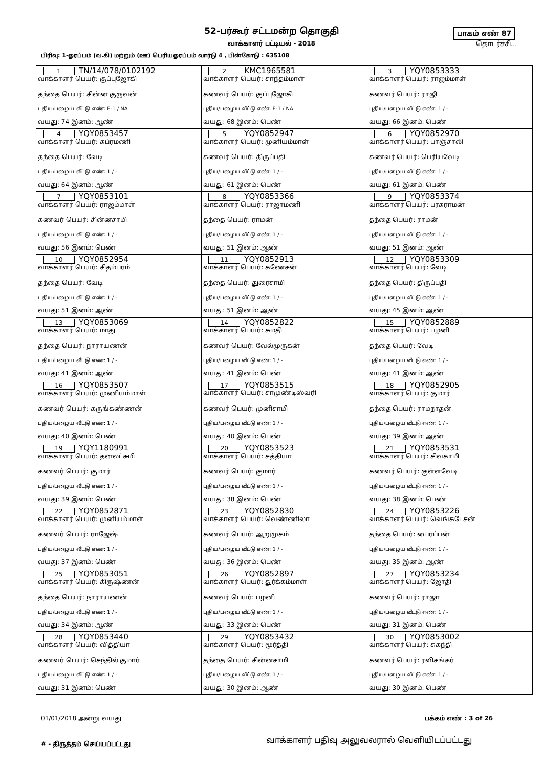52-பர்கூர் சட்டமன்ற தொகுதி
வாக்காளர் பட்டியல் - 2018
பிரிவு: 1-ஓரப்பம் (வ.கி) மற்றும் (ஊ) பெரியஓரப்பம் வார்டு 4 , பின்கோடு : 635108
பாகம் எண் 87
தொடர்ச்சி...
| 1 TN/14/078/0102192 வாக்காளர் பெயர்: குப்புஜோகி தந்தை பெயர்: சின்ன குருவன் புதிய/பழைய வீட்டு எண்: E-1 / NA வயது: 74 இனம்: ஆண் | 2 KMC1965581 வாக்காளர் பெயர்: சாந்தம்மாள் கணவர் பெயர்: குப்புஜோகி புதிய/பழைய வீட்டு எண்: E-1 / NA வயது: 68 இனம்: பெண் | 3 YQY0853333 வாக்காளர் பெயர்: ராஜம்மாள் கணவர் பெயர்: ராஜி புதிய/பழைய வீட்டு எண்: 1 / - வயது: 66 இனம்: பெண் |
| 4 YQY0853457 வாக்காளர் பெயர்: சுப்ரமணி தந்தை பெயர்: வேடி புதிய/பழைய வீட்டு எண்: 1 / - வயது: 64 இனம்: ஆண் | 5 YQY0852947 வாக்காளர் பெயர்: முனியம்மாள் கணவர் பெயர்: திருப்பதி புதிய/பழைய வீட்டு எண்: 1 / - வயது: 61 இனம்: பெண் | 6 YQY0852970 வாக்காளர் பெயர்: பாஞ்சாலி கணவர் பெயர்: பெரியவேடி புதிய/பழைய வீட்டு எண்: 1 / - வயது: 61 இனம்: பெண் |
| 7 YQY0853101 வாக்காளர் பெயர்: ராஜம்மாள் கணவர் பெயர்: சின்னசாமி புதிய/பழைய வீட்டு எண்: 1 / - வயது: 56 இனம்: பெண் | 8 YQY0853366 வாக்காளர் பெயர்: ராஜாமணி தந்தை பெயர்: ராமன் புதிய/பழைய வீட்டு எண்: 1 / - வயது: 51 இனம்: ஆண் | 9 YQY0853374 வாக்காளர் பெயர்: பரசுராமன் தந்தை பெயர்: ராமன் புதிய/பழைய வீட்டு எண்: 1 / - வயது: 51 இனம்: ஆண் |
| 10 YQY0852954 வாக்காளர் பெயர்: சிதம்பரம் தந்தை பெயர்: வேடி புதிய/பழைய வீட்டு எண்: 1 / - வயது: 51 இனம்: ஆண் | 11 YQY0852913 வாக்காளர் பெயர்: கணேசன் தந்தை பெயர்: துரைசாமி புதிய/பழைய வீட்டு எண்: 1 / - வயது: 51 இனம்: ஆண் | 12 YQY0853309 வாக்காளர் பெயர்: வேடி தந்தை பெயர்: திருப்பதி புதிய/பழைய வீட்டு எண்: 1 / - வயது: 45 இனம்: ஆண் |
| 13 YQY0853069 வாக்காளர் பெயர்: மாது தந்தை பெயர்: நாராயணன் புதிய/பழைய வீட்டு எண்: 1 / - வயது: 41 இனம்: ஆண் | 14 YQY0852822 வாக்காளர் பெயர்: சுமதி கணவர் பெயர்: வேல்முருகன் புதிய/பழைய வீட்டு எண்: 1 / - வயது: 41 இனம்: பெண் | 15 YQY0852889 வாக்காளர் பெயர்: பழனி தந்தை பெயர்: வேடி புதிய/பழைய வீட்டு எண்: 1 / - வயது: 41 இனம்: ஆண் |
| 16 YQY0853507 வாக்காளர் பெயர்: முணியம்மாள் கணவர் பெயர்: கருங்கண்ணன் புதிய/பழைய வீட்டு எண்: 1 / - வயது: 40 இனம்: பெண் | 17 YQY0853515 வாக்காளர் பெயர்: சாமுண்டிஸ்வரி கணவர் பெயர்: முனிசாமி புதிய/பழைய வீட்டு எண்: 1 / - வயது: 40 இனம்: பெண் | 18 YQY0852905 வாக்காளர் பெயர்: குமார் தந்தை பெயர்: ராமநாதன் புதிய/பழைய வீட்டு எண்: 1 / - வயது: 39 இனம்: ஆண் |
| 19 YQY1180991 வாக்காளர் பெயர்: தனலட்சுமி கணவர் பெயர்: குமார் புதிய/பழைய வீட்டு எண்: 1 / - வயது: 39 இனம்: பெண் | 20 YQY0853523 வாக்காளர் பெயர்: சத்தியா கணவர் பெயர்: குமார் புதிய/பழைய வீட்டு எண்: 1 / - வயது: 38 இனம்: பெண் | 21 YQY0853531 வாக்காளர் பெயர்: சிவகாமி கணவர் பெயர்: குள்ளவேடி புதிய/பழைய வீட்டு எண்: 1 / - வயது: 38 இனம்: பெண் |
| 22 YQY0852871 வாக்காளர் பெயர்: முனியம்மாள் கணவர் பெயர்: ராஜேஷ் புதிய/பழைய வீட்டு எண்: 1 / - வயது: 37 இனம்: பெண் | 23 YQY0852830 வாக்காளர் பெயர்: வெண்ணிலா கணவர் பெயர்: ஆறுமுகம் புதிய/பழைய வீட்டு எண்: 1 / - வயது: 36 இனம்: பெண் | 24 YQY0853226 வாக்காளர் பெயர்: வெங்கடேசன் தந்தை பெயர்: பைரப்பன் புதிய/பழைய வீட்டு எண்: 1 / - வயது: 35 இனம்: ஆண் |
| 25 YQY0853051 வாக்காளர் பெயர்: கிருஷ்ணன் தந்தை பெயர்: நாராயணன் புதிய/பழைய வீட்டு எண்: 1 / - வயது: 34 இனம்: ஆண் | 26 YQY0852897 வாக்காளர் பெயர்: துர்க்கம்மாள் கணவர் பெயர்: பழனி புதிய/பழைய வீட்டு எண்: 1 / - வயது: 33 இனம்: பெண் | 27 YQY0853234 வாக்காளர் பெயர்: ஜோதி கணவர் பெயர்: ராஜா புதிய/பழைய வீட்டு எண்: 1 / - வயது: 31 இனம்: பெண் |
| 28 YQY0853440 வாக்காளர் பெயர்: வித்தியா கணவர் பெயர்: செந்தில் குமார் புதிய/பழைய வீட்டு எண்: 1 / - வயது: 31 இனம்: பெண் | 29 YQY0853432 வாக்காளர் பெயர்: மூர்த்தி தந்தை பெயர்: சின்னசாமி புதிய/பழைய வீட்டு எண்: 1 / - வயது: 30 இனம்: ஆண் | 30 YQY0853002 வாக்காளர் பெயர்: சுகந்தி கணவர் பெயர்: ரவிசங்கர் புதிய/பழைய வீட்டு எண்: 1 / - வயது: 30 இனம்: பெண் |
01/01/2018 அன்று வயது பக்கம் எண் : 3 of 26
# - திருத்தம் செய்யப்பட்டது
வாக்காளர் பதிவு அலுவலரால் வெளியிடப்பட்டது